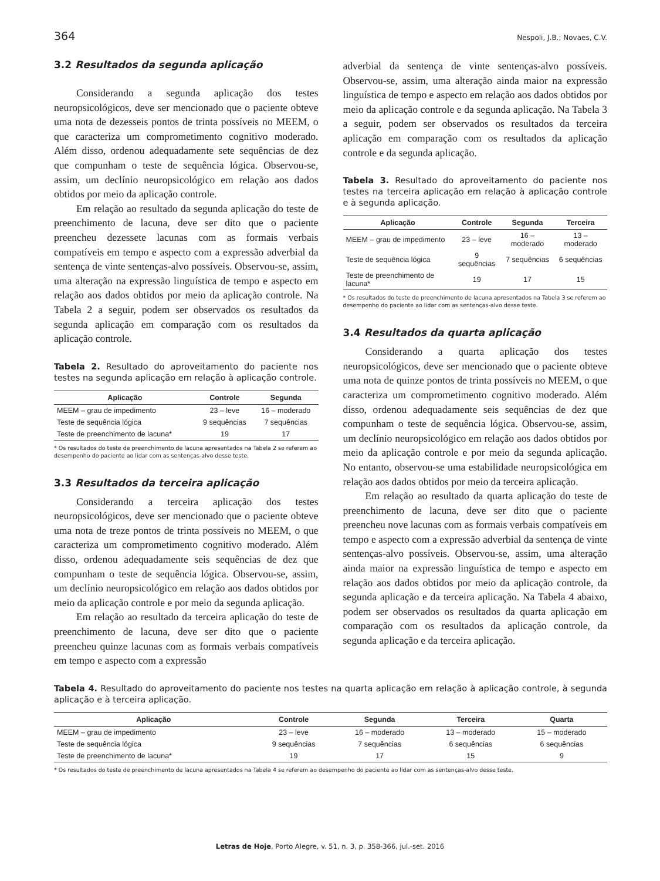364 Nespoli, J.B.; Novaes, C.V.
3.2 Resultados da segunda aplicação
Considerando a segunda aplicação dos testes neuropsicológicos, deve ser mencionado que o paciente obteve uma nota de dezesseis pontos de trinta possíveis no MEEM, o que caracteriza um comprometimento cognitivo moderado. Além disso, ordenou adequadamente sete sequências de dez que compunham o teste de sequência lógica. Observou-se, assim, um declínio neuropsicológico em relação aos dados obtidos por meio da aplicação controle.
Em relação ao resultado da segunda aplicação do teste de preenchimento de lacuna, deve ser dito que o paciente preencheu dezessete lacunas com as formais verbais compatíveis em tempo e aspecto com a expressão adverbial da sentença de vinte sentenças-alvo possíveis. Observou-se, assim, uma alteração na expressão linguística de tempo e aspecto em relação aos dados obtidos por meio da aplicação controle. Na Tabela 2 a seguir, podem ser observados os resultados da segunda aplicação em comparação com os resultados da aplicação controle.
Tabela 2. Resultado do aproveitamento do paciente nos testes na segunda aplicação em relação à aplicação controle.
| Aplicação | Controle | Segunda |
| --- | --- | --- |
| MEEM – grau de impedimento | 23 – leve | 16 – moderado |
| Teste de sequência lógica | 9 sequências | 7 sequências |
| Teste de preenchimento de lacuna* | 19 | 17 |
* Os resultados do teste de preenchimento de lacuna apresentados na Tabela 2 se referem ao desempenho do paciente ao lidar com as sentenças-alvo desse teste.
3.3 Resultados da terceira aplicação
Considerando a terceira aplicação dos testes neuropsicológicos, deve ser mencionado que o paciente obteve uma nota de treze pontos de trinta possíveis no MEEM, o que caracteriza um comprometimento cognitivo moderado. Além disso, ordenou adequadamente seis sequências de dez que compunham o teste de sequência lógica. Observou-se, assim, um declínio neuropsicológico em relação aos dados obtidos por meio da aplicação controle e por meio da segunda aplicação.
Em relação ao resultado da terceira aplicação do teste de preenchimento de lacuna, deve ser dito que o paciente preencheu quinze lacunas com as formais verbais compatíveis em tempo e aspecto com a expressão
adverbial da sentença de vinte sentenças-alvo possíveis. Observou-se, assim, uma alteração ainda maior na expressão linguística de tempo e aspecto em relação aos dados obtidos por meio da aplicação controle e da segunda aplicação. Na Tabela 3 a seguir, podem ser observados os resultados da terceira aplicação em comparação com os resultados da aplicação controle e da segunda aplicação.
Tabela 3. Resultado do aproveitamento do paciente nos testes na terceira aplicação em relação à aplicação controle e à segunda aplicação.
| Aplicação | Controle | Segunda | Terceira |
| --- | --- | --- | --- |
| MEEM – grau de impedimento | 23 – leve | 16 – moderado | 13 – moderado |
| Teste de sequência lógica | 9 sequências | 7 sequências | 6 sequências |
| Teste de preenchimento de lacuna* | 19 | 17 | 15 |
* Os resultados do teste de preenchimento de lacuna apresentados na Tabela 3 se referem ao desempenho do paciente ao lidar com as sentenças-alvo desse teste.
3.4 Resultados da quarta aplicação
Considerando a quarta aplicação dos testes neuropsicológicos, deve ser mencionado que o paciente obteve uma nota de quinze pontos de trinta possíveis no MEEM, o que caracteriza um comprometimento cognitivo moderado. Além disso, ordenou adequadamente seis sequências de dez que compunham o teste de sequência lógica. Observou-se, assim, um declínio neuropsicológico em relação aos dados obtidos por meio da aplicação controle e por meio da segunda aplicação. No entanto, observou-se uma estabilidade neuropsicológica em relação aos dados obtidos por meio da terceira aplicação.
Em relação ao resultado da quarta aplicação do teste de preenchimento de lacuna, deve ser dito que o paciente preencheu nove lacunas com as formais verbais compatíveis em tempo e aspecto com a expressão adverbial da sentença de vinte sentenças-alvo possíveis. Observou-se, assim, uma alteração ainda maior na expressão linguística de tempo e aspecto em relação aos dados obtidos por meio da aplicação controle, da segunda aplicação e da terceira aplicação. Na Tabela 4 abaixo, podem ser observados os resultados da quarta aplicação em comparação com os resultados da aplicação controle, da segunda aplicação e da terceira aplicação.
Tabela 4. Resultado do aproveitamento do paciente nos testes na quarta aplicação em relação à aplicação controle, à segunda aplicação e à terceira aplicação.
| Aplicação | Controle | Segunda | Terceira | Quarta |
| --- | --- | --- | --- | --- |
| MEEM – grau de impedimento | 23 – leve | 16 – moderado | 13 – moderado | 15 – moderado |
| Teste de sequência lógica | 9 sequências | 7 sequências | 6 sequências | 6 sequências |
| Teste de preenchimento de lacuna* | 19 | 17 | 15 | 9 |
* Os resultados do teste de preenchimento de lacuna apresentados na Tabela 4 se referem ao desempenho do paciente ao lidar com as sentenças-alvo desse teste.
Letras de Hoje, Porto Alegre, v. 51, n. 3, p. 358-366, jul.-set. 2016